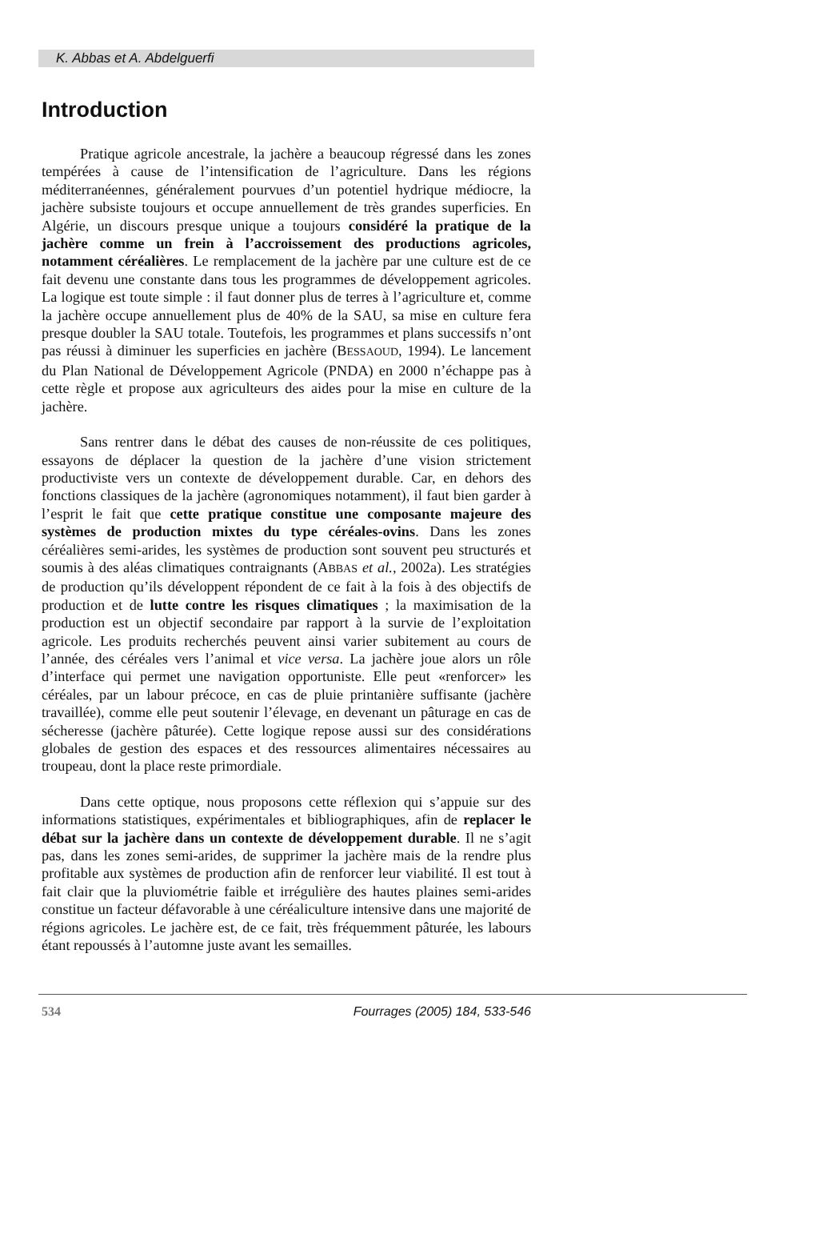K. Abbas et A. Abdelguerfi
Introduction
Pratique agricole ancestrale, la jachère a beaucoup régressé dans les zones tempérées à cause de l’intensification de l’agriculture. Dans les régions méditerranéennes, généralement pourvues d’un potentiel hydrique médiocre, la jachère subsiste toujours et occupe annuellement de très grandes superficies. En Algérie, un discours presque unique a toujours considéré la pratique de la jachère comme un frein à l’accroissement des productions agricoles, notamment céréalières. Le remplacement de la jachère par une culture est de ce fait devenu une constante dans tous les programmes de développement agricoles. La logique est toute simple : il faut donner plus de terres à l’agriculture et, comme la jachère occupe annuellement plus de 40% de la SAU, sa mise en culture fera presque doubler la SAU totale. Toutefois, les programmes et plans successifs n’ont pas réussi à diminuer les superficies en jachère (BESSAOUD, 1994). Le lancement du Plan National de Développement Agricole (PNDA) en 2000 n’échappe pas à cette règle et propose aux agriculteurs des aides pour la mise en culture de la jachère.
Sans rentrer dans le débat des causes de non-réussite de ces politiques, essayons de déplacer la question de la jachère d’une vision strictement productiviste vers un contexte de développement durable. Car, en dehors des fonctions classiques de la jachère (agronomiques notamment), il faut bien garder à l’esprit le fait que cette pratique constitue une composante majeure des systèmes de production mixtes du type céréales-ovins. Dans les zones céréalières semi-arides, les systèmes de production sont souvent peu structurés et soumis à des aléas climatiques contraignants (ABBAS et al., 2002a). Les stratégies de production qu’ils développent répondent de ce fait à la fois à des objectifs de production et de lutte contre les risques climatiques ; la maximisation de la production est un objectif secondaire par rapport à la survie de l’exploitation agricole. Les produits recherchés peuvent ainsi varier subitement au cours de l’année, des céréales vers l’animal et vice versa. La jachère joue alors un rôle d’interface qui permet une navigation opportuniste. Elle peut «renforcer» les céréales, par un labour précoce, en cas de pluie printanière suffisante (jachère travaillée), comme elle peut soutenir l’élevage, en devenant un pâturage en cas de sécheresse (jachère pâturée). Cette logique repose aussi sur des considérations globales de gestion des espaces et des ressources alimentaires nécessaires au troupeau, dont la place reste primordiale.
Dans cette optique, nous proposons cette réflexion qui s’appuie sur des informations statistiques, expérimentales et bibliographiques, afin de replacer le débat sur la jachère dans un contexte de développement durable. Il ne s’agit pas, dans les zones semi-arides, de supprimer la jachère mais de la rendre plus profitable aux systèmes de production afin de renforcer leur viabilité. Il est tout à fait clair que la pluviométrie faible et irrégulière des hautes plaines semi-arides constitue un facteur défavorable à une céréaliculture intensive dans une majorité de régions agricoles. Le jachère est, de ce fait, très fréquemment pâturée, les labours étant repoussés à l’automne juste avant les semailles.
534 Fourrages (2005) 184, 533-546